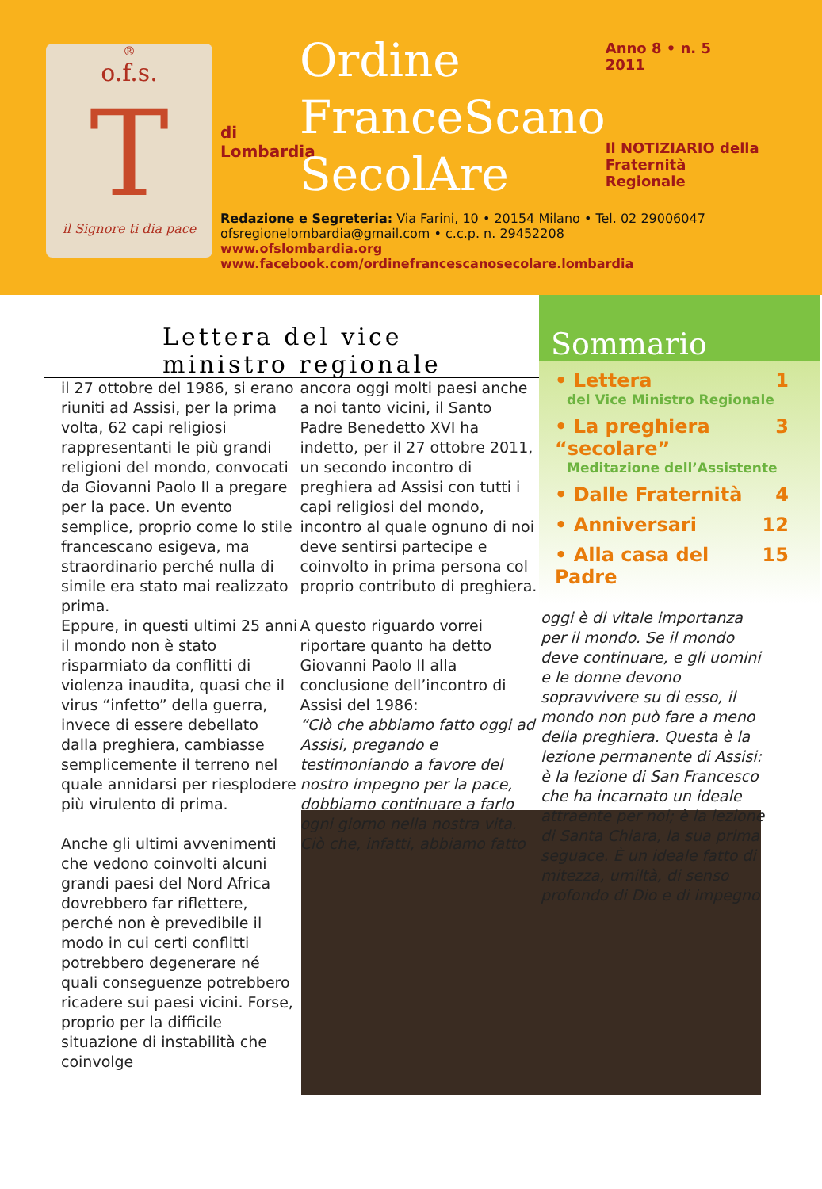®
o.f.s.
T
il Signore ti dia pace
di
Lombardia
Ordine
FranceScano
SecolAre
Anno 8 • n. 5
2011
Il NOTIZIARIO della
Fraternità Regionale
Redazione e Segreteria: Via Farini, 10 • 20154 Milano • Tel. 02 29006047
ofsregionelombardia@gmail.com • c.c.p. n. 29452208
www.ofslombardia.org
www.facebook.com/ordinefrancescanosecolare.lombardia
Lettera del vice
ministro regionale
il 27 ottobre del 1986, si erano riuniti ad Assisi, per la prima volta, 62 capi religiosi rappresentanti le più grandi religioni del mondo, convocati da Giovanni Paolo II a pregare per la pace. Un evento semplice, proprio come lo stile francescano esigeva, ma straordinario perché nulla di simile era stato mai realizzato prima.
Eppure, in questi ultimi 25 anni il mondo non è stato risparmiato da conflitti di violenza inaudita, quasi che il virus “infetto” della guerra, invece di essere debellato dalla preghiera, cambiasse semplicemente il terreno nel quale annidarsi per riesplodere più virulento di prima.
Anche gli ultimi avvenimenti che vedono coinvolti alcuni grandi paesi del Nord Africa dovrebbero far riflettere, perché non è prevedibile il modo in cui certi conflitti potrebbero degenerare né quali conseguenze potrebbero ricadere sui paesi vicini. Forse, proprio per la difficile situazione di instabilità che coinvolge
ancora oggi molti paesi anche a noi tanto vicini, il Santo Padre Benedetto XVI ha indetto, per il 27 ottobre 2011, un secondo incontro di preghiera ad Assisi con tutti i capi religiosi del mondo, incontro al quale ognuno di noi deve sentirsi partecipe e coinvolto in prima persona col proprio contributo di preghiera.
A questo riguardo vorrei riportare quanto ha detto Giovanni Paolo II alla conclusione dell’incontro di Assisi del 1986:
“Ciò che abbiamo fatto oggi ad Assisi, pregando e testimoniando a favore del nostro impegno per la pace, dobbiamo continuare a farlo ogni giorno nella nostra vita. Ciò che, infatti, abbiamo fatto
Sommario
• Lettera 1
del Vice Ministro Regionale
• La preghiera “secolare” 3
Meditazione dell’Assistente
• Dalle Fraternità 4
• Anniversari 12
• Alla casa del Padre 15
oggi è di vitale importanza per il mondo. Se il mondo deve continuare, e gli uomini e le donne devono sopravvivere su di esso, il mondo non può fare a meno della preghiera. Questa è la lezione permanente di Assisi: è la lezione di San Francesco che ha incarnato un ideale attraente per noi; è la lezione di Santa Chiara, la sua prima seguace. È un ideale fatto di mitezza, umiltà, di senso profondo di Dio e di impegno